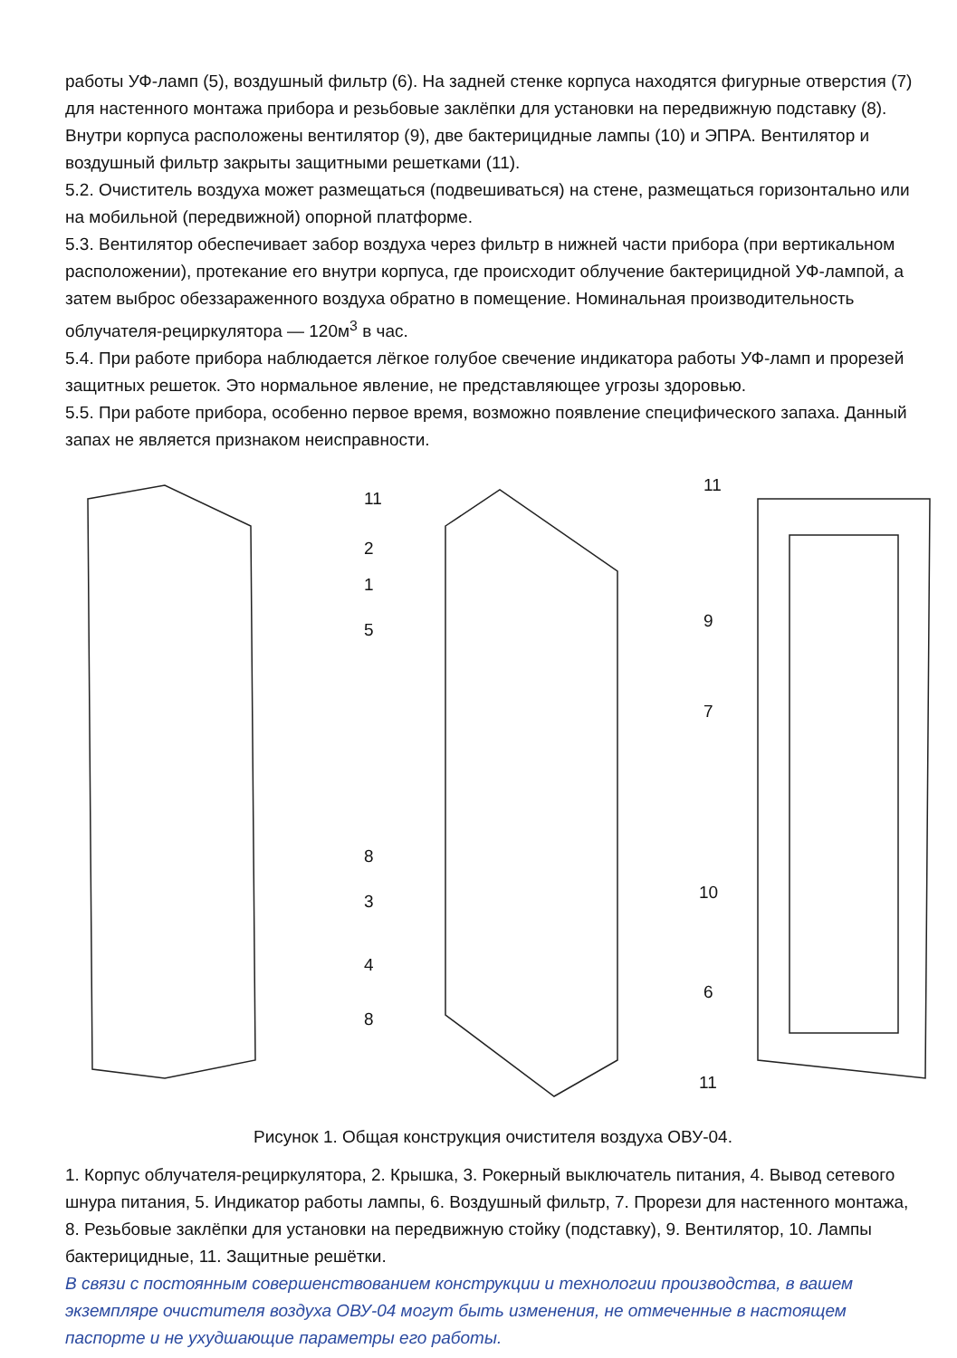работы УФ-ламп (5), воздушный фильтр (6). На задней стенке корпуса находятся фигурные отверстия (7) для настенного монтажа прибора и резьбовые заклёпки для установки на передвижную подставку (8). Внутри корпуса расположены вентилятор (9), две бактерицидные лампы (10) и ЭПРА. Вентилятор и воздушный фильтр закрыты защитными решетками (11).
5.2. Очиститель воздуха может размещаться (подвешиваться) на стене, размещаться горизонтально или на мобильной (передвижной) опорной платформе.
5.3. Вентилятор обеспечивает забор воздуха через фильтр в нижней части прибора (при вертикальном расположении), протекание его внутри корпуса, где происходит облучение бактерицидной УФ-лампой, а затем выброс обеззараженного воздуха обратно в помещение. Номинальная производительность облучателя-рециркулятора — 120м<sup>3</sup> в час.
5.4. При работе прибора наблюдается лёгкое голубое свечение индикатора работы УФ-ламп и прорезей защитных решеток. Это нормальное явление, не представляющее угрозы здоровью.
5.5. При работе прибора, особенно первое время, возможно появление специфического запаха. Данный запах не является признаком неисправности.
11
2
1
5
8
3
4
8
11
9
7
10
6
11
Рисунок 1. Общая конструкция очистителя воздуха ОВУ-04.
1. Корпус облучателя-рециркулятора, 2. Крышка, 3. Рокерный выключатель питания, 4. Вывод сетевого шнура питания, 5. Индикатор работы лампы, 6. Воздушный фильтр, 7. Прорези для настенного монтажа, 8. Резьбовые заклёпки для установки на передвижную стойку (подставку), 9. Вентилятор, 10. Лампы бактерицидные, 11. Защитные решётки.
В связи с постоянным совершенствованием конструкции и технологии производства, в вашем экземпляре очистителя воздуха ОВУ-04 могут быть изменения, не отмеченные в настоящем паспорте и не ухудшающие параметры его работы.